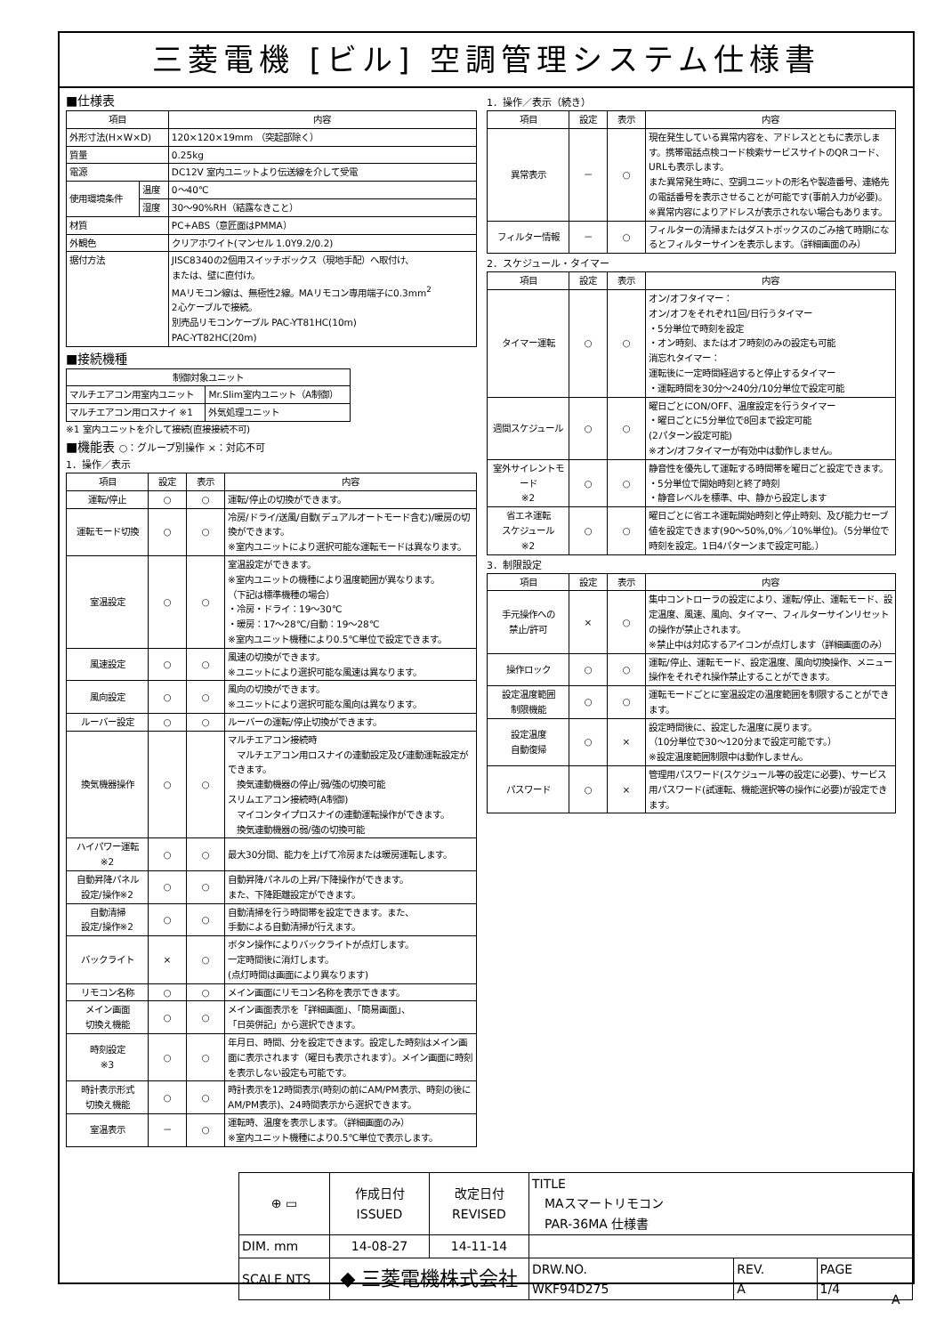三菱電機 [ビル] 空調管理システム仕様書
■仕様表
| 項目 | | 内容 |
| --- | --- | --- |
| 外形寸法(H×W×D) | | 120×120×19mm （突起部除く） |
| 質量 | | 0.25kg |
| 電源 | | DC12V 室内ユニットより伝送線を介して受電 |
| 使用環境条件 | 温度 | 0～40℃ |
| | 湿度 | 30～90%RH（結露なきこと） |
| 材質 | | PC+ABS（意匠面はPMMA） |
| 外観色 | | クリアホワイト(マンセル 1.0Y9.2/0.2) |
| 据付方法 | | JISC8340の2個用スイッチボックス（現地手配）へ取付け、 または、壁に直付け。 MAリモコン線は、無極性2線。MAリモコン専用端子に0.3mm<sup>2</sup> 2心ケーブルで接続。 別売品リモコンケーブル PAC-YT81HC(10m) PAC-YT82HC(20m) |
■接続機種
| 制御対象ユニット | |
| --- | --- |
| マルチエアコン用室内ユニット | Mr.Slim室内ユニット（A制御） |
| マルチエアコン用ロスナイ ※1 | 外気処理ユニット |
※1 室内ユニットを介して接続(直接接続不可)
■機能表 ○：グループ別操作 ×：対応不可
1．操作／表示
| 項目 | 設定 | 表示 | 内容 |
| --- | --- | --- | --- |
| 運転/停止 | ○ | ○ | 運転/停止の切換ができます。 |
| 運転モード切換 | ○ | ○ | 冷房/ドライ/送風/自動(デュアルオートモード含む)/暖房の切換ができます。 ※室内ユニットにより選択可能な運転モードは異なります。 |
| 室温設定 | ○ | ○ | 室温設定ができます。 ※室内ユニットの機種により温度範囲が異なります。 （下記は標準機種の場合） ・冷房・ドライ：19～30℃ ・暖房：17～28℃/自動：19～28℃ ※室内ユニット機種により0.5℃単位で設定できます。 |
| 風速設定 | ○ | ○ | 風速の切換ができます。 ※ユニットにより選択可能な風速は異なります。 |
| 風向設定 | ○ | ○ | 風向の切換ができます。 ※ユニットにより選択可能な風向は異なります。 |
| ルーバー設定 | ○ | ○ | ルーバーの運転/停止切換ができます。 |
| 換気機器操作 | ○ | ○ | マルチエアコン接続時 マルチエアコン用ロスナイの連動設定及び連動運転設定ができます。 換気連動機器の停止/弱/強の切換可能 スリムエアコン接続時(A制御) マイコンタイプロスナイの連動運転操作ができます。 換気連動機器の弱/強の切換可能 |
| ハイパワー運転 ※2 | ○ | ○ | 最大30分間、能力を上げて冷房または暖房運転します。 |
| 自動昇降パネル 設定/操作※2 | ○ | ○ | 自動昇降パネルの上昇/下降操作ができます。 また、下降距離設定ができます。 |
| 自動清掃 設定/操作※2 | ○ | ○ | 自動清掃を行う時間帯を設定できます。また、 手動による自動清掃が行えます。 |
| バックライト | × | ○ | ボタン操作によりバックライトが点灯します。 一定時間後に消灯します。 (点灯時間は画面により異なります) |
| リモコン名称 | ○ | ○ | メイン画面にリモコン名称を表示できます。 |
| メイン画面 切換え機能 | ○ | ○ | メイン画面表示を「詳細画面」、「簡易画面」、 「日英併記」から選択できます。 |
| 時刻設定 ※3 | ○ | ○ | 年月日、時間、分を設定できます。設定した時刻はメイン画面に表示されます（曜日も表示されます）。メイン画面に時刻を表示しない設定も可能です。 |
| 時計表示形式 切換え機能 | ○ | ○ | 時計表示を12時間表示(時刻の前にAM/PM表示、時刻の後にAM/PM表示)、24時間表示から選択できます。 |
| 室温表示 | － | ○ | 運転時、温度を表示します。（詳細画面のみ） ※室内ユニット機種により0.5℃単位で表示します。 |
1．操作／表示（続き）
| 項目 | 設定 | 表示 | 内容 |
| --- | --- | --- | --- |
| 異常表示 | － | ○ | 現在発生している異常内容を、アドレスとともに表示します。携帯電話点検コード検索サービスサイトのQRコード、URLも表示します。 また異常発生時に、空調ユニットの形名や製造番号、連絡先の電話番号を表示させることが可能です(事前入力が必要)。 ※異常内容によりアドレスが表示されない場合もあります。 |
| フィルター情報 | － | ○ | フィルターの清掃またはダストボックスのごみ捨て時期になるとフィルターサインを表示します。（詳細画面のみ） |
2．スケジュール・タイマー
| 項目 | 設定 | 表示 | 内容 |
| --- | --- | --- | --- |
| タイマー運転 | ○ | ○ | オン/オフタイマー： オン/オフをそれぞれ1回/日行うタイマー ・5分単位で時刻を設定 ・オン時刻、またはオフ時刻のみの設定も可能 消忘れタイマー： 運転後に一定時間経過すると停止するタイマー ・運転時間を30分～240分/10分単位で設定可能 |
| 週間スケジュール | ○ | ○ | 曜日ごとにON/OFF、温度設定を行うタイマー ・曜日ごとに5分単位で8回まで設定可能 (2パターン設定可能) ※オン/オフタイマーが有効中は動作しません。 |
| 室外サイレントモード ※2 | ○ | ○ | 静音性を優先して運転する時間帯を曜日ごと設定できます。 ・5分単位で開始時刻と終了時刻 ・静音レベルを標準、中、静から設定します |
| 省エネ運転 スケジュール ※2 | ○ | ○ | 曜日ごとに省エネ運転開始時刻と停止時刻、及び能力セーブ値を設定できます(90～50%,0%／10%単位)。（5分単位で時刻を設定。1日4パターンまで設定可能。） |
3．制限設定
| 項目 | 設定 | 表示 | 内容 |
| --- | --- | --- | --- |
| 手元操作への 禁止/許可 | × | ○ | 集中コントローラの設定により、運転/停止、運転モード、設定温度、風速、風向、タイマー、フィルターサインリセットの操作が禁止されます。 ※禁止中は対応するアイコンが点灯します（詳細画面のみ） |
| 操作ロック | ○ | ○ | 運転/停止、運転モード、設定温度、風向切換操作、メニュー操作をそれぞれ操作禁止することができます。 |
| 設定温度範囲 制限機能 | ○ | ○ | 運転モードごとに室温設定の温度範囲を制限することができます。 |
| 設定温度 自動復帰 | ○ | × | 設定時間後に、設定した温度に戻ります。 （10分単位で30～120分まで設定可能です。） ※設定温度範囲制限中は動作しません。 |
| パスワード | ○ | × | 管理用パスワード(スケジュール等の設定に必要)、サービス用パスワード(試運転、機能選択等の操作に必要)が設定できます。 |
| ⊕ ▭ | 作成日付 ISSUED | 改定日付 REVISED | TITLE MAスマートリモコン PAR-36MA 仕様書 | | |
| DIM. mm | 14-08-27 | 14-11-14 | | | |
| SCALE NTS | ◆ 三菱電機株式会社 | | DRW.NO. WKF94D275 | REV. A | PAGE 1/4 |
A